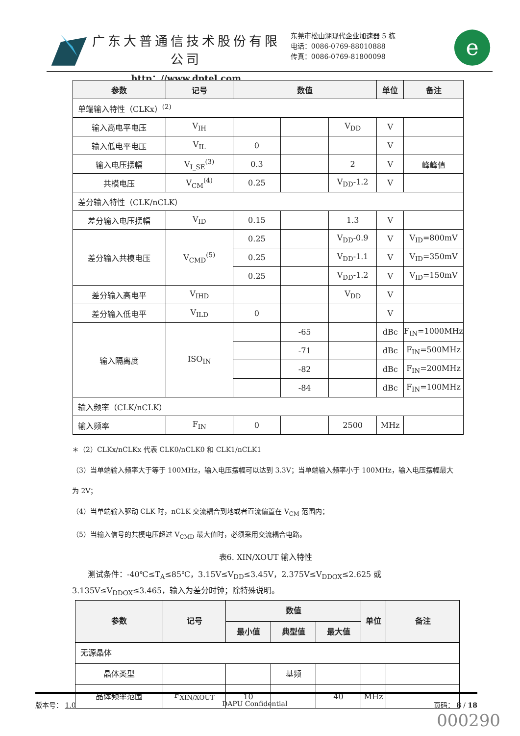广东大普通信技术股份有限公司
http：//www.dptel.com
东莞市松山湖现代企业加速器 5 栋
电话：0086-0769-88010888
传真：0086-0769-81800098
e
| 参数 | 记号 | 数值 | | | 单位 | 备注 |
| --- | --- | --- | --- | --- | --- | --- |
| 单端输入特性（CLKx）<sup>(2)</sup> | | | | | | |
| 输入高电平电压 | V<sub>IH</sub> | | | V<sub>DD</sub> | V | |
| 输入低电平电压 | V<sub>IL</sub> | 0 | | | V | |
| 输入电压摆幅 | V<sub>I_SE</sub><sup>(3)</sup> | 0.3 | | 2 | V | 峰峰值 |
| 共模电压 | V<sub>CM</sub><sup>(4)</sup> | 0.25 | | V<sub>DD</sub>-1.2 | V | |
| 差分输入特性（CLK/nCLK） | | | | | | |
| 差分输入电压摆幅 | V<sub>ID</sub> | 0.15 | | 1.3 | V | |
| 差分输入共模电压 | V<sub>CMD</sub><sup>(5)</sup> | 0.25 | | V<sub>DD</sub>-0.9 | V | V<sub>ID</sub>=800mV |
| | | 0.25 | | V<sub>DD</sub>-1.1 | V | V<sub>ID</sub>=350mV |
| | | 0.25 | | V<sub>DD</sub>-1.2 | V | V<sub>ID</sub>=150mV |
| 差分输入高电平 | V<sub>IHD</sub> | | | V<sub>DD</sub> | V | |
| 差分输入低电平 | V<sub>ILD</sub> | 0 | | | V | |
| 输入隔离度 | ISO<sub>IN</sub> | | -65 | | dBc | F<sub>IN</sub>=1000MHz |
| | | | -71 | | dBc | F<sub>IN</sub>=500MHz |
| | | | -82 | | dBc | F<sub>IN</sub>=200MHz |
| | | | -84 | | dBc | F<sub>IN</sub>=100MHz |
| 输入频率（CLK/nCLK） | | | | | | |
| 输入频率 | F<sub>IN</sub> | 0 | | 2500 | MHz | |
＊（2）CLKx/nCLKx 代表 CLK0/nCLK0 和 CLK1/nCLK1
（3）当单端输入频率大于等于 100MHz，输入电压摆幅可以达到 3.3V；当单端输入频率小于 100MHz，输入电压摆幅最大为 2V；
（4）当单端输入驱动 CLK 时，nCLK 交流耦合到地或者直流偏置在 V<sub>CM</sub> 范围内；
（5）当输入信号的共模电压超过 V<sub>CMD</sub> 最大值时，必须采用交流耦合电路。
表6. XIN/XOUT 输入特性
　　测试条件：-40℃≤T<sub>A</sub>≤85℃，3.15V≤V<sub>DD</sub>≤3.45V，2.375V≤V<sub>DDOX</sub>≤2.625 或 3.135V≤V<sub>DDOX</sub>≤3.465，输入为差分时钟；除特殊说明。
| 参数 | 记号 | 数值 | | | 单位 | 备注 |
| --- | --- | --- | --- | --- | --- | --- |
| | | 最小值 | 典型值 | 最大值 | | |
| 无源晶体 | | | | | | |
| 晶体类型 | | | 基频 | | | |
| 晶体频率范围 | F<sub>XIN/XOUT</sub> | 10 | | 40 | MHz | |
版本号： 1.0 DAPU Confidential 页码： 8 / 18
000290